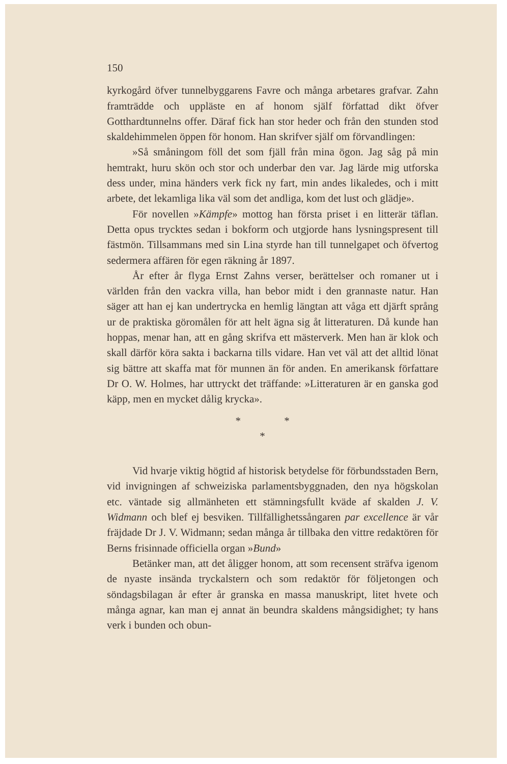150
kyrkogård öfver tunnelbyggarens Favre och många arbetares grafvar. Zahn framträdde och uppläste en af honom själf författad dikt öfver Gotthardtunnelns offer. Däraf fick han stor heder och från den stunden stod skaldehimmelen öppen för honom. Han skrifver själf om förvandlingen:
»Så småningom föll det som fjäll från mina ögon. Jag såg på min hemtrakt, huru skön och stor och underbar den var. Jag lärde mig utforska dess under, mina händers verk fick ny fart, min andes likaledes, och i mitt arbete, det lekamliga lika väl som det andliga, kom det lust och glädje».
För novellen »Kämpfe» mottog han första priset i en litterär täflan. Detta opus trycktes sedan i bokform och utgjorde hans lysningspresent till fästmön. Tillsammans med sin Lina styrde han till tunnelgapet och öfvertog sedermera affären för egen räkning år 1897.
År efter år flyga Ernst Zahns verser, berättelser och romaner ut i världen från den vackra villa, han bebor midt i den grannaste natur. Han säger att han ej kan undertrycka en hemlig längtan att våga ett djärft språng ur de praktiska göromålen för att helt ägna sig åt litteraturen. Då kunde han hoppas, menar han, att en gång skrifva ett mästerverk. Men han är klok och skall därför köra sakta i backarna tills vidare. Han vet väl att det alltid lönat sig bättre att skaffa mat för munnen än för anden. En amerikansk författare Dr O. W. Holmes, har uttryckt det träffande: »Litteraturen är en ganska god käpp, men en mycket dålig krycka».
* *
*
Vid hvarje viktig högtid af historisk betydelse för förbundsstaden Bern, vid invigningen af schweiziska parlamentsbyggnaden, den nya högskolan etc. väntade sig allmänheten ett stämningsfullt kväde af skalden J. V. Widmann och blef ej besviken. Tillfällighetssångaren par excellence är vår fräjdade Dr J. V. Widmann; sedan många år tillbaka den vittre redaktören för Berns frisinnade officiella organ »Bund»
Betänker man, att det åligger honom, att som recensent sträfva igenom de nyaste insända tryckalstern och som redaktör för följetongen och söndagsbilagan år efter år granska en massa manuskript, litet hvete och många agnar, kan man ej annat än beundra skaldens mångsidighet; ty hans verk i bunden och obun-